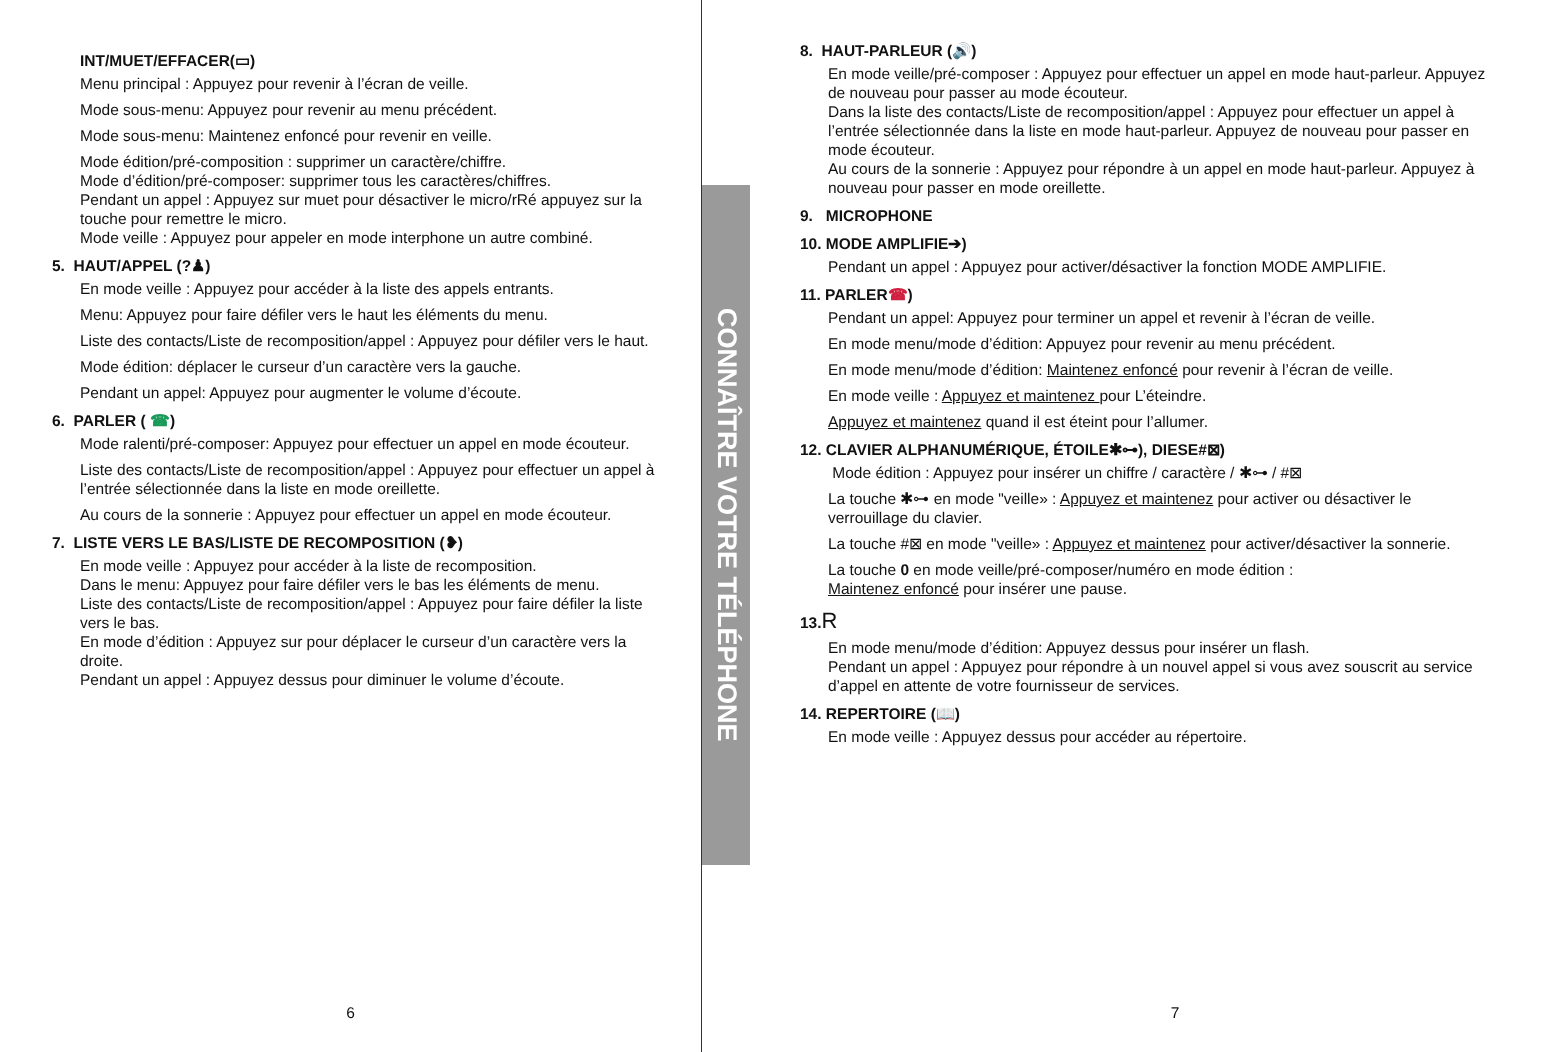INT/MUET/EFFACER(▭)
Menu principal : Appuyez pour revenir à l’écran de veille.
Mode sous-menu: Appuyez pour revenir au menu précédent.
Mode sous-menu: Maintenez enfoncé pour revenir en veille.
Mode édition/pré-composition : supprimer un caractère/chiffre.
Mode d’édition/pré-composer: supprimer tous les caractères/chiffres.
Pendant un appel : Appuyez sur muet pour désactiver le micro/rRé appuyez sur la touche pour remettre le micro.
Mode veille : Appuyez pour appeler en mode interphone un autre combiné.
5. HAUT/APPEL (?♟)
En mode veille : Appuyez pour accéder à la liste des appels entrants.
Menu: Appuyez pour faire défiler vers le haut les éléments du menu.
Liste des contacts/Liste de recomposition/appel : Appuyez pour défiler vers le haut.
Mode édition: déplacer le curseur d’un caractère vers la gauche.
Pendant un appel: Appuyez pour augmenter le volume d’écoute.
6. PARLER ( ☎)
Mode ralenti/pré-composer: Appuyez pour effectuer un appel en mode écouteur.
Liste des contacts/Liste de recomposition/appel : Appuyez pour effectuer un appel à l’entrée sélectionnée dans la liste en mode oreillette.
Au cours de la sonnerie : Appuyez pour effectuer un appel en mode écouteur.
7. LISTE VERS LE BAS/LISTE DE RECOMPOSITION (❥)
En mode veille : Appuyez pour accéder à la liste de recomposition.
Dans le menu: Appuyez pour faire défiler vers le bas les éléments de menu.
Liste des contacts/Liste de recomposition/appel : Appuyez pour faire défiler la liste vers le bas.
En mode d’édition : Appuyez sur pour déplacer le curseur d’un caractère vers la droite.
Pendant un appel : Appuyez dessus pour diminuer le volume d’écoute.
6
CONNAÎTRE VOTRE TÉLÉPHONE
8. HAUT-PARLEUR (🔊)
En mode veille/pré-composer : Appuyez pour effectuer un appel en mode haut-parleur. Appuyez de nouveau pour passer au mode écouteur.
Dans la liste des contacts/Liste de recomposition/appel : Appuyez pour effectuer un appel à l’entrée sélectionnée dans la liste en mode haut-parleur. Appuyez de nouveau pour passer en mode écouteur.
Au cours de la sonnerie : Appuyez pour répondre à un appel en mode haut-parleur. Appuyez à nouveau pour passer en mode oreillette.
9. MICROPHONE
10. MODE AMPLIFIE➔)
Pendant un appel : Appuyez pour activer/désactiver la fonction MODE AMPLIFIE.
11. PARLER☎)
Pendant un appel: Appuyez pour terminer un appel et revenir à l’écran de veille.
En mode menu/mode d’édition: Appuyez pour revenir au menu précédent.
En mode menu/mode d’édition: Maintenez enfoncé pour revenir à l’écran de veille.
En mode veille : Appuyez et maintenez pour L’éteindre.
Appuyez et maintenez quand il est éteint pour l’allumer.
12. CLAVIER ALPHANUMÉRIQUE, ÉTOILE✱⊶), DIESE#⊠)
Mode édition : Appuyez pour insérer un chiffre / caractère / ✱⊶ / #⊠
La touche ✱⊶ en mode "veille» : Appuyez et maintenez pour activer ou désactiver le verrouillage du clavier.
La touche #⊠ en mode "veille» : Appuyez et maintenez pour activer/désactiver la sonnerie.
La touche 0 en mode veille/pré-composer/numéro en mode édition :
Maintenez enfoncé pour insérer une pause.
13.R
En mode menu/mode d’édition: Appuyez dessus pour insérer un flash.
Pendant un appel : Appuyez pour répondre à un nouvel appel si vous avez souscrit au service d’appel en attente de votre fournisseur de services.
14. REPERTOIRE (📖)
En mode veille : Appuyez dessus pour accéder au répertoire.
7